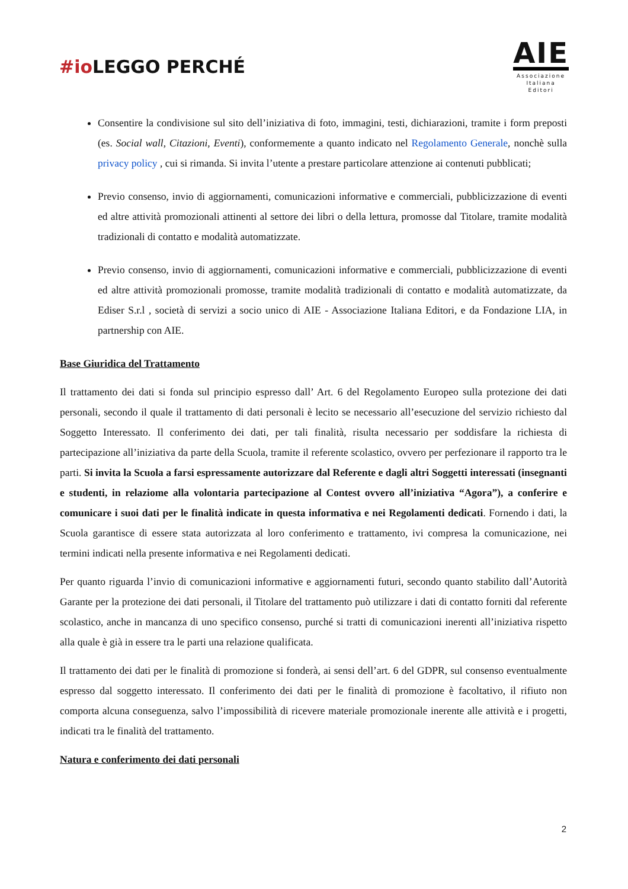#ioLEGGO PERCHÉ
AIE
Associazione
Italiana
Editori
Consentire la condivisione sul sito dell’iniziativa di foto, immagini, testi, dichiarazioni, tramite i form preposti (es. Social wall, Citazioni, Eventi), conformemente a quanto indicato nel Regolamento Generale, nonchè sulla privacy policy , cui si rimanda. Si invita l’utente a prestare particolare attenzione ai contenuti pubblicati;
Previo consenso, invio di aggiornamenti, comunicazioni informative e commerciali, pubblicizzazione di eventi ed altre attività promozionali attinenti al settore dei libri o della lettura, promosse dal Titolare, tramite modalità tradizionali di contatto e modalità automatizzate.
Previo consenso, invio di aggiornamenti, comunicazioni informative e commerciali, pubblicizzazione di eventi ed altre attività promozionali promosse, tramite modalità tradizionali di contatto e modalità automatizzate, da Ediser S.r.l , società di servizi a socio unico di AIE - Associazione Italiana Editori, e da Fondazione LIA, in partnership con AIE.
Base Giuridica del Trattamento
Il trattamento dei dati si fonda sul principio espresso dall’ Art. 6 del Regolamento Europeo sulla protezione dei dati personali, secondo il quale il trattamento di dati personali è lecito se necessario all’esecuzione del servizio richiesto dal Soggetto Interessato. Il conferimento dei dati, per tali finalità, risulta necessario per soddisfare la richiesta di partecipazione all’iniziativa da parte della Scuola, tramite il referente scolastico, ovvero per perfezionare il rapporto tra le parti. Si invita la Scuola a farsi espressamente autorizzare dal Referente e dagli altri Soggetti interessati (insegnanti e studenti, in relaziome alla volontaria partecipazione al Contest ovvero all’iniziativa “Agora”), a conferire e comunicare i suoi dati per le finalità indicate in questa informativa e nei Regolamenti dedicati. Fornendo i dati, la Scuola garantisce di essere stata autorizzata al loro conferimento e trattamento, ivi compresa la comunicazione, nei termini indicati nella presente informativa e nei Regolamenti dedicati.
Per quanto riguarda l’invio di comunicazioni informative e aggiornamenti futuri, secondo quanto stabilito dall’Autorità Garante per la protezione dei dati personali, il Titolare del trattamento può utilizzare i dati di contatto forniti dal referente scolastico, anche in mancanza di uno specifico consenso, purché si tratti di comunicazioni inerenti all’iniziativa rispetto alla quale è già in essere tra le parti una relazione qualificata.
Il trattamento dei dati per le finalità di promozione si fonderà, ai sensi dell’art. 6 del GDPR, sul consenso eventualmente espresso dal soggetto interessato. Il conferimento dei dati per le finalità di promozione è facoltativo, il rifiuto non comporta alcuna conseguenza, salvo l’impossibilità di ricevere materiale promozionale inerente alle attività e i progetti, indicati tra le finalità del trattamento.
Natura e conferimento dei dati personali
2